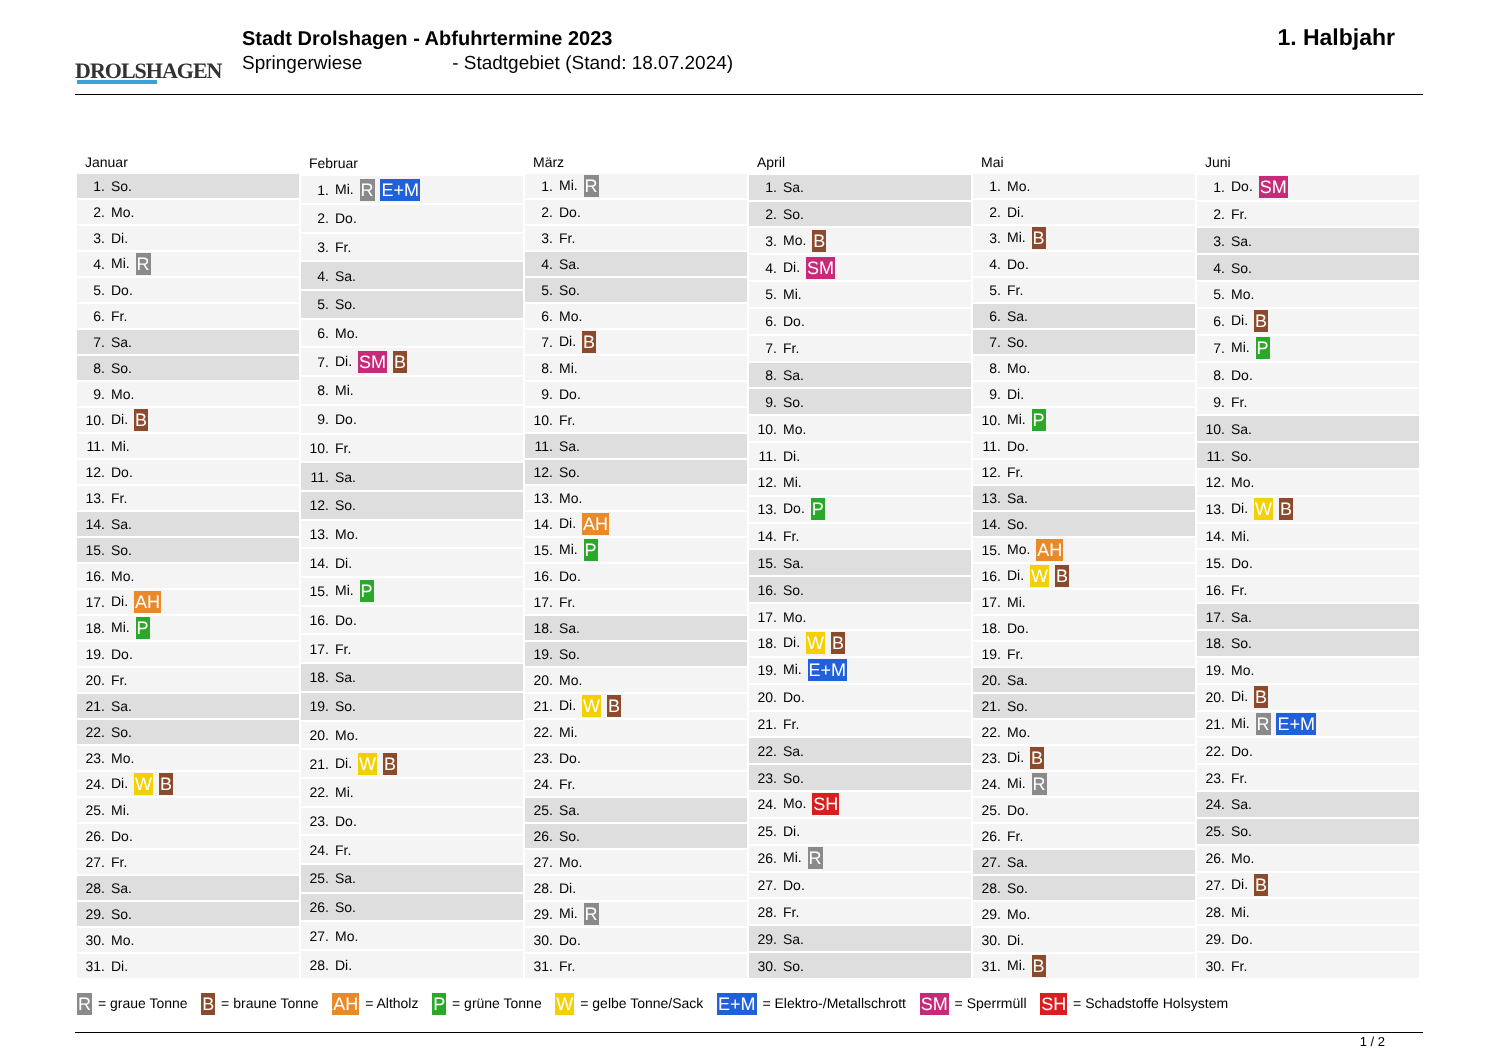DROLSHAGEN
Stadt Drolshagen - Abfuhrtermine 2023
Springerwiese - Stadtgebiet (Stand: 18.07.2024)
1. Halbjahr
| Januar | |
| --- | --- |
| 1. | So. |
| 2. | Mo. |
| 3. | Di. |
| 4. | Mi. R |
| 5. | Do. |
| 6. | Fr. |
| 7. | Sa. |
| 8. | So. |
| 9. | Mo. |
| 10. | Di. B |
| 11. | Mi. |
| 12. | Do. |
| 13. | Fr. |
| 14. | Sa. |
| 15. | So. |
| 16. | Mo. |
| 17. | Di. AH |
| 18. | Mi. P |
| 19. | Do. |
| 20. | Fr. |
| 21. | Sa. |
| 22. | So. |
| 23. | Mo. |
| 24. | Di. W B |
| 25. | Mi. |
| 26. | Do. |
| 27. | Fr. |
| 28. | Sa. |
| 29. | So. |
| 30. | Mo. |
| 31. | Di. |
| Februar | |
| --- | --- |
| 1. | Mi. R E+M |
| 2. | Do. |
| 3. | Fr. |
| 4. | Sa. |
| 5. | So. |
| 6. | Mo. |
| 7. | Di. SM B |
| 8. | Mi. |
| 9. | Do. |
| 10. | Fr. |
| 11. | Sa. |
| 12. | So. |
| 13. | Mo. |
| 14. | Di. |
| 15. | Mi. P |
| 16. | Do. |
| 17. | Fr. |
| 18. | Sa. |
| 19. | So. |
| 20. | Mo. |
| 21. | Di. W B |
| 22. | Mi. |
| 23. | Do. |
| 24. | Fr. |
| 25. | Sa. |
| 26. | So. |
| 27. | Mo. |
| 28. | Di. |
| März | |
| --- | --- |
| 1. | Mi. R |
| 2. | Do. |
| 3. | Fr. |
| 4. | Sa. |
| 5. | So. |
| 6. | Mo. |
| 7. | Di. B |
| 8. | Mi. |
| 9. | Do. |
| 10. | Fr. |
| 11. | Sa. |
| 12. | So. |
| 13. | Mo. |
| 14. | Di. AH |
| 15. | Mi. P |
| 16. | Do. |
| 17. | Fr. |
| 18. | Sa. |
| 19. | So. |
| 20. | Mo. |
| 21. | Di. W B |
| 22. | Mi. |
| 23. | Do. |
| 24. | Fr. |
| 25. | Sa. |
| 26. | So. |
| 27. | Mo. |
| 28. | Di. |
| 29. | Mi. R |
| 30. | Do. |
| 31. | Fr. |
| April | |
| --- | --- |
| 1. | Sa. |
| 2. | So. |
| 3. | Mo. B |
| 4. | Di. SM |
| 5. | Mi. |
| 6. | Do. |
| 7. | Fr. |
| 8. | Sa. |
| 9. | So. |
| 10. | Mo. |
| 11. | Di. |
| 12. | Mi. |
| 13. | Do. P |
| 14. | Fr. |
| 15. | Sa. |
| 16. | So. |
| 17. | Mo. |
| 18. | Di. W B |
| 19. | Mi. E+M |
| 20. | Do. |
| 21. | Fr. |
| 22. | Sa. |
| 23. | So. |
| 24. | Mo. SH |
| 25. | Di. |
| 26. | Mi. R |
| 27. | Do. |
| 28. | Fr. |
| 29. | Sa. |
| 30. | So. |
| Mai | |
| --- | --- |
| 1. | Mo. |
| 2. | Di. |
| 3. | Mi. B |
| 4. | Do. |
| 5. | Fr. |
| 6. | Sa. |
| 7. | So. |
| 8. | Mo. |
| 9. | Di. |
| 10. | Mi. P |
| 11. | Do. |
| 12. | Fr. |
| 13. | Sa. |
| 14. | So. |
| 15. | Mo. AH |
| 16. | Di. W B |
| 17. | Mi. |
| 18. | Do. |
| 19. | Fr. |
| 20. | Sa. |
| 21. | So. |
| 22. | Mo. |
| 23. | Di. B |
| 24. | Mi. R |
| 25. | Do. |
| 26. | Fr. |
| 27. | Sa. |
| 28. | So. |
| 29. | Mo. |
| 30. | Di. |
| 31. | Mi. B |
| Juni | |
| --- | --- |
| 1. | Do. SM |
| 2. | Fr. |
| 3. | Sa. |
| 4. | So. |
| 5. | Mo. |
| 6. | Di. B |
| 7. | Mi. P |
| 8. | Do. |
| 9. | Fr. |
| 10. | Sa. |
| 11. | So. |
| 12. | Mo. |
| 13. | Di. W B |
| 14. | Mi. |
| 15. | Do. |
| 16. | Fr. |
| 17. | Sa. |
| 18. | So. |
| 19. | Mo. |
| 20. | Di. B |
| 21. | Mi. R E+M |
| 22. | Do. |
| 23. | Fr. |
| 24. | Sa. |
| 25. | So. |
| 26. | Mo. |
| 27. | Di. B |
| 28. | Mi. |
| 29. | Do. |
| 30. | Fr. |
R = graue Tonne B = braune Tonne AH = Altholz P = grüne Tonne W = gelbe Tonne/Sack E+M = Elektro-/Metallschrott SM = Sperrmüll SH = Schadstoffe Holsystem
1 / 2